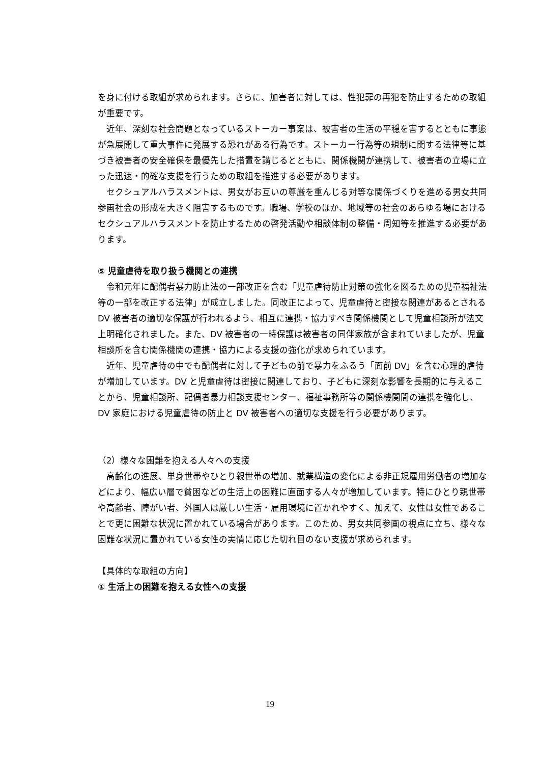を身に付ける取組が求められます。さらに、加害者に対しては、性犯罪の再犯を防止するための取組が重要です。
近年、深刻な社会問題となっているストーカー事案は、被害者の生活の平穏を害するとともに事態が急展開して重大事件に発展する恐れがある行為です。ストーカー行為等の規制に関する法律等に基づき被害者の安全確保を最優先した措置を講じるとともに、関係機関が連携して、被害者の立場に立った迅速・的確な支援を行うための取組を推進する必要があります。
セクシュアルハラスメントは、男女がお互いの尊厳を重んじる対等な関係づくりを進める男女共同参画社会の形成を大きく阻害するものです。職場、学校のほか、地域等の社会のあらゆる場におけるセクシュアルハラスメントを防止するための啓発活動や相談体制の整備・周知等を推進する必要があります。
⑤ 児童虐待を取り扱う機関との連携
令和元年に配偶者暴力防止法の一部改正を含む「児童虐待防止対策の強化を図るための児童福祉法等の一部を改正する法律」が成立しました。同改正によって、児童虐待と密接な関連があるとされる DV 被害者の適切な保護が行われるよう、相互に連携・協力すべき関係機関として児童相談所が法文上明確化されました。また、DV 被害者の一時保護は被害者の同伴家族が含まれていましたが、児童相談所を含む関係機関の連携・協力による支援の強化が求められています。
近年、児童虐待の中でも配偶者に対して子どもの前で暴力をふるう「面前 DV」を含む心理的虐待が増加しています。DV と児童虐待は密接に関連しており、子どもに深刻な影響を長期的に与えることから、児童相談所、配偶者暴力相談支援センター、福祉事務所等の関係機関間の連携を強化し、DV 家庭における児童虐待の防止と DV 被害者への適切な支援を行う必要があります。
（2）様々な困難を抱える人々への支援
高齢化の進展、単身世帯やひとり親世帯の増加、就業構造の変化による非正規雇用労働者の増加などにより、幅広い層で貧困などの生活上の困難に直面する人々が増加しています。特にひとり親世帯や高齢者、障がい者、外国人は厳しい生活・雇用環境に置かれやすく、加えて、女性は女性であることで更に困難な状況に置かれている場合があります。このため、男女共同参画の視点に立ち、様々な困難な状況に置かれている女性の実情に応じた切れ目のない支援が求められます。
【具体的な取組の方向】
① 生活上の困難を抱える女性への支援
19